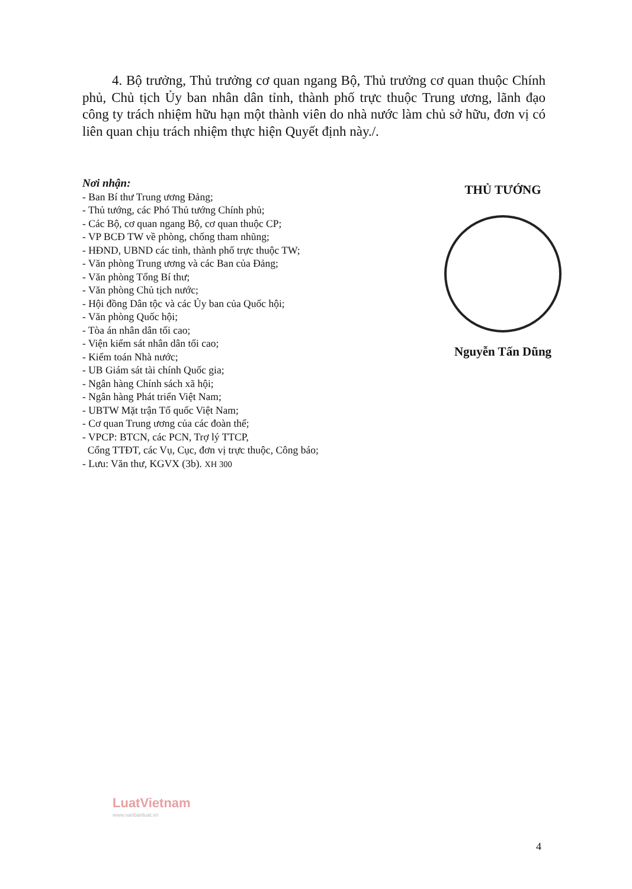4. Bộ trưởng, Thủ trưởng cơ quan ngang Bộ, Thủ trưởng cơ quan thuộc Chính phủ, Chủ tịch Ủy ban nhân dân tỉnh, thành phố trực thuộc Trung ương, lãnh đạo công ty trách nhiệm hữu hạn một thành viên do nhà nước làm chủ sở hữu, đơn vị có liên quan chịu trách nhiệm thực hiện Quyết định này./.
Nơi nhận:
- Ban Bí thư Trung ương Đảng;
- Thủ tướng, các Phó Thủ tướng Chính phủ;
- Các Bộ, cơ quan ngang Bộ, cơ quan thuộc CP;
- VP BCĐ TW về phòng, chống tham nhũng;
- HĐND, UBND các tỉnh, thành phố trực thuộc TW;
- Văn phòng Trung ương và các Ban của Đảng;
- Văn phòng Tổng Bí thư;
- Văn phòng Chủ tịch nước;
- Hội đồng Dân tộc và các Ủy ban của Quốc hội;
- Văn phòng Quốc hội;
- Tòa án nhân dân tối cao;
- Viện kiểm sát nhân dân tối cao;
- Kiểm toán Nhà nước;
- UB Giám sát tài chính Quốc gia;
- Ngân hàng Chính sách xã hội;
- Ngân hàng Phát triển Việt Nam;
- UBTW Mặt trận Tổ quốc Việt Nam;
- Cơ quan Trung ương của các đoàn thể;
- VPCP: BTCN, các PCN, Trợ lý TTCP,
Cổng TTĐT, các Vụ, Cục, đơn vị trực thuộc, Công báo;
- Lưu: Văn thư, KGVX (3b). XH 300
THỦ TƯỚNG
Nguyễn Tấn Dũng
LuatVietnam
www.vanbanluat.vn
4